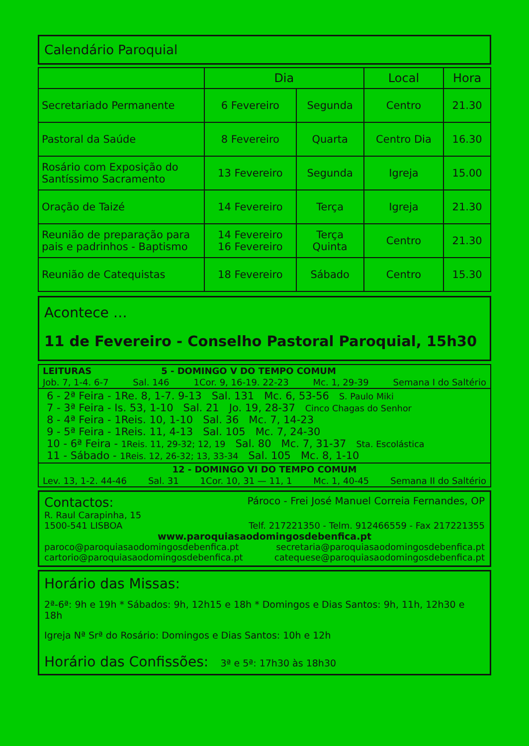Calendário Paroquial
| | Dia | | Local | Hora |
| --- | --- | --- | --- | --- |
| Secretariado Permanente | 6 Fevereiro | Segunda | Centro | 21.30 |
| Pastoral da Saúde | 8 Fevereiro | Quarta | Centro Dia | 16.30 |
| Rosário com Exposição do Santíssimo Sacramento | 13 Fevereiro | Segunda | Igreja | 15.00 |
| Oração de Taizé | 14 Fevereiro | Terça | Igreja | 21.30 |
| Reunião de preparação para pais e padrinhos - Baptismo | 14 Fevereiro 16 Fevereiro | Terça Quinta | Centro | 21.30 |
| Reunião de Catequistas | 18 Fevereiro | Sábado | Centro | 15.30 |
Acontece …
11 de Fevereiro - Conselho Pastoral Paroquial, 15h30
LEITURAS 5 - DOMINGO V DO TEMPO COMUM
Job. 7, 1-4. 6-7 Sal. 146 1Cor. 9, 16-19. 22-23 Mc. 1, 29-39 Semana I do Saltério
6 - 2ª Feira - 1Re. 8, 1-7. 9-13 Sal. 131 Mc. 6, 53-56 S. Paulo Miki
7 - 3ª Feira - Is. 53, 1-10 Sal. 21 Jo. 19, 28-37 Cinco Chagas do Senhor
8 - 4ª Feira - 1Reis. 10, 1-10 Sal. 36 Mc. 7, 14-23
9 - 5ª Feira - 1Reis. 11, 4-13 Sal. 105 Mc. 7, 24-30
10 - 6ª Feira - 1Reis. 11, 29-32; 12, 19 Sal. 80 Mc. 7, 31-37 Sta. Escolástica
11 - Sábado - 1Reis. 12, 26-32; 13, 33-34 Sal. 105 Mc. 8, 1-10
12 - DOMINGO VI DO TEMPO COMUM
Lev. 13, 1-2. 44-46 Sal. 31 1Cor. 10, 31 — 11, 1 Mc. 1, 40-45 Semana II do Saltério
Contactos: Pároco - Frei José Manuel Correia Fernandes, OP
R. Raul Carapinha, 15
1500-541 LISBOA Telf. 217221350 - Telm. 912466559 - Fax 217221355
www.paroquiasaodomingosdebenfica.pt
paroco@paroquiasaodomingosdebenfica.pt secretaria@paroquiasaodomingosdebenfica.pt
cartorio@paroquiasaodomingosdebenfica.pt catequese@paroquiasaodomingosdebenfica.pt
Horário das Missas:
2ª-6ª: 9h e 19h * Sábados: 9h, 12h15 e 18h * Domingos e Dias Santos: 9h, 11h, 12h30 e 18h
Igreja Nª Srª do Rosário: Domingos e Dias Santos: 10h e 12h
Horário das Confissões: 3ª e 5ª: 17h30 às 18h30